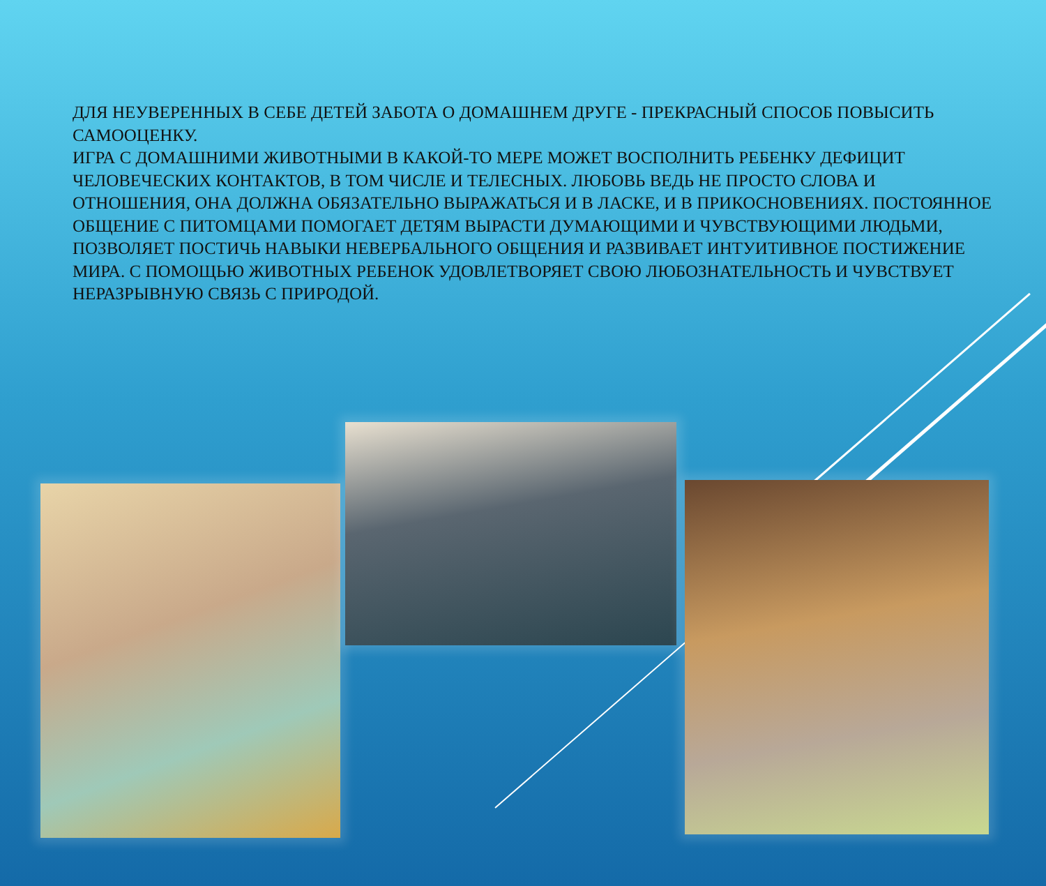ДЛЯ НЕУВЕРЕННЫХ В СЕБЕ ДЕТЕЙ ЗАБОТА О ДОМАШНЕМ ДРУГЕ - ПРЕКРАСНЫЙ СПОСОБ ПОВЫСИТЬ САМООЦЕНКУ.
ИГРА С ДОМАШНИМИ ЖИВОТНЫМИ В КАКОЙ-ТО МЕРЕ МОЖЕТ ВОСПОЛНИТЬ РЕБЕНКУ ДЕФИЦИТ ЧЕЛОВЕЧЕСКИХ КОНТАКТОВ, В ТОМ ЧИСЛЕ И ТЕЛЕСНЫХ. ЛЮБОВЬ ВЕДЬ НЕ ПРОСТО СЛОВА И ОТНОШЕНИЯ, ОНА ДОЛЖНА ОБЯЗАТЕЛЬНО ВЫРАЖАТЬСЯ И В ЛАСКЕ, И В ПРИКОСНОВЕНИЯХ. ПОСТОЯННОЕ ОБЩЕНИЕ С ПИТОМЦАМИ ПОМОГАЕТ ДЕТЯМ ВЫРАСТИ ДУМАЮЩИМИ И ЧУВСТВУЮЩИМИ ЛЮДЬМИ, ПОЗВОЛЯЕТ ПОСТИЧЬ НАВЫКИ НЕВЕРБАЛЬНОГО ОБЩЕНИЯ И РАЗВИВАЕТ ИНТУИТИВНОЕ ПОСТИЖЕНИЕ МИРА. С ПОМОЩЬЮ ЖИВОТНЫХ РЕБЕНОК УДОВЛЕТВОРЯЕТ СВОЮ ЛЮБОЗНАТЕЛЬНОСТЬ И ЧУВСТВУЕТ НЕРАЗРЫВНУЮ СВЯЗЬ С ПРИРОДОЙ.